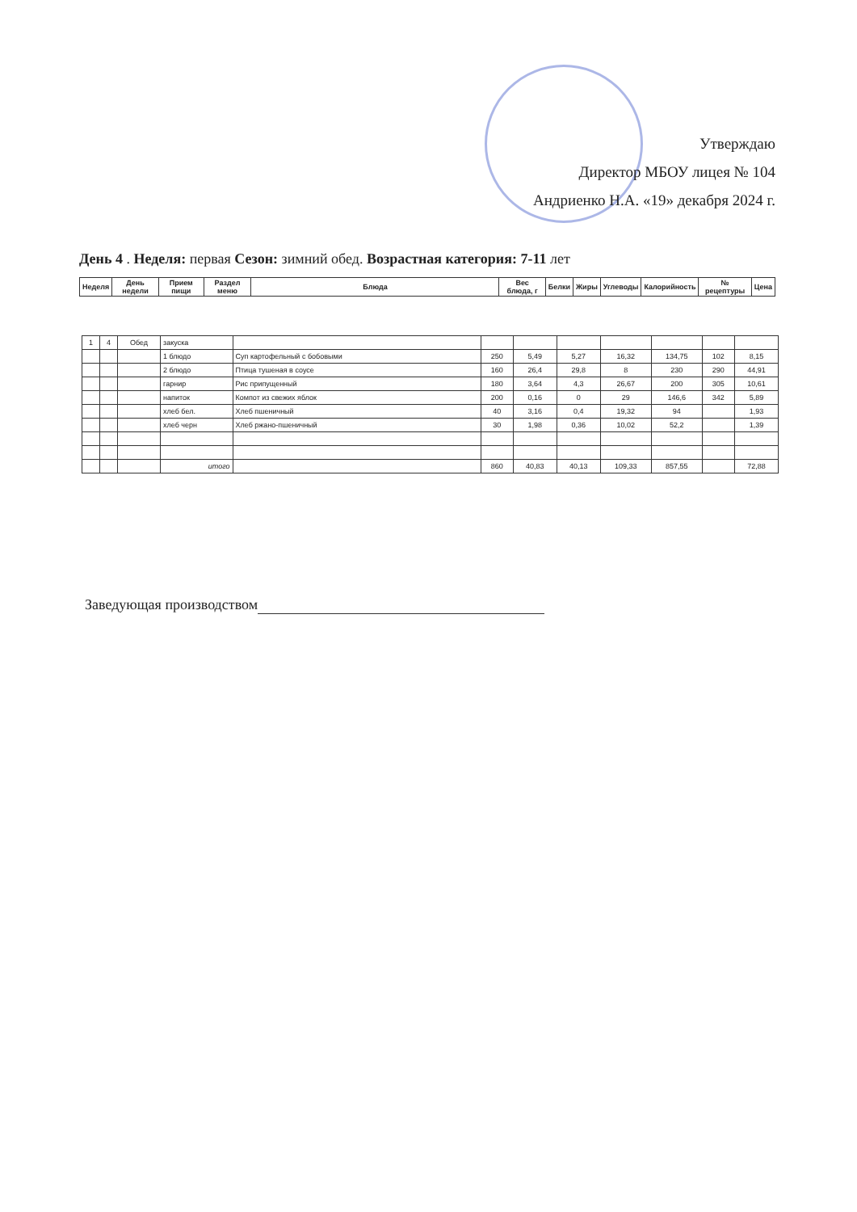Утверждаю
Директор МБОУ лицея № 104
Андриенко Н.А. «19» декабря 2024 г.
День 4 . Неделя: первая Сезон: зимний обед. Возрастная категория: 7-11 лет
| Неделя | День недели | Прием пищи | Раздел меню | Блюда | Вес блюда, г | Белки | Жиры | Углеводы | Калорийность | № рецептуры | Цена |
| --- | --- | --- | --- | --- | --- | --- | --- | --- | --- | --- | --- |
| 1 | 4 | Обед | закуска | | | | | | | | |
| | | | 1 блюдо | Суп картофельный с бобовыми | 250 | 5,49 | 5,27 | 16,32 | 134,75 | 102 | 8,15 |
| | | | 2 блюдо | Птица тушеная в соусе | 160 | 26,4 | 29,8 | 8 | 230 | 290 | 44,91 |
| | | | гарнир | Рис припущенный | 180 | 3,64 | 4,3 | 26,67 | 200 | 305 | 10,61 |
| | | | напиток | Компот из свежих яблок | 200 | 0,16 | 0 | 29 | 146,6 | 342 | 5,89 |
| | | | хлеб бел. | Хлеб пшеничный | 40 | 3,16 | 0,4 | 19,32 | 94 | | 1,93 |
| | | | хлеб черн | Хлеб ржано-пшеничный | 30 | 1,98 | 0,36 | 10,02 | 52,2 | | 1,39 |
| | | | итого | | 860 | 40,83 | 40,13 | 109,33 | 857,55 | | 72,88 |
Заведующая производством